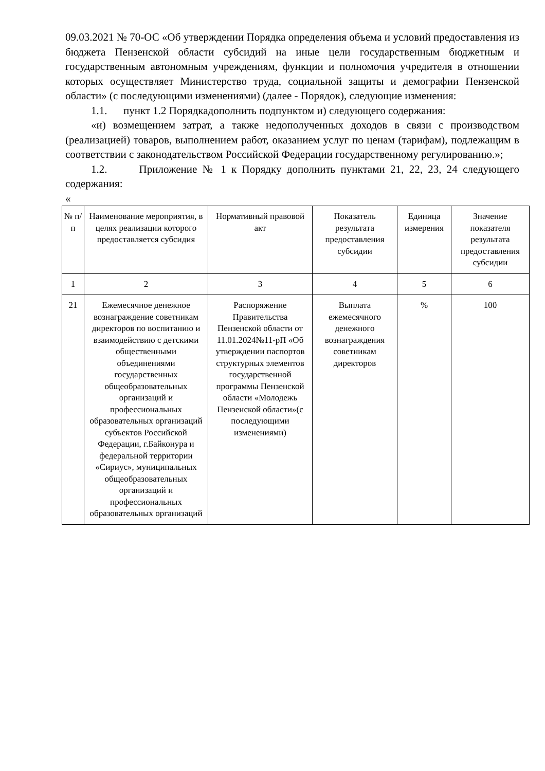09.03.2021 № 70-ОС «Об утверждении Порядка определения объема и условий предоставления из бюджета Пензенской области субсидий на иные цели государственным бюджетным и государственным автономным учреждениям, функции и полномочия учредителя в отношении которых осуществляет Министерство труда, социальной защиты и демографии Пензенской области» (с последующими изменениями) (далее - Порядок), следующие изменения:
1.1. пункт 1.2 Порядкадополнить подпунктом и) следующего содержания:
«и) возмещением затрат, а также недополученных доходов в связи с производством (реализацией) товаров, выполнением работ, оказанием услуг по ценам (тарифам), подлежащим в соответствии с законодательством Российской Федерации государственному регулированию.»;
1.2. Приложение № 1 к Порядку дополнить пунктами 21, 22, 23, 24 следующего содержания:
«
| № п/п | Наименование мероприятия, в целях реализации которого предоставляется субсидия | Нормативный правовой акт | Показатель результата предоставления субсидии | Единица измерения | Значение показателя результата предоставления субсидии |
| --- | --- | --- | --- | --- | --- |
| 1 | 2 | 3 | 4 | 5 | 6 |
| 21 | Ежемесячное денежное вознаграждение советникам директоров по воспитанию и взаимодействию с детскими общественными объединениями государственных общеобразовательных организаций и профессиональных образовательных организаций субъектов Российской Федерации, г.Байконура и федеральной территории «Сириус», муниципальных общеобразовательных организаций и профессиональных образовательных организаций | Распоряжение Правительства Пензенской области от 11.01.2024№11-рП «Об утверждении паспортов структурных элементов государственной программы Пензенской области «Молодежь Пензенской области»(с последующими изменениями) | Выплата ежемесячного денежного вознаграждения советникам директоров | % | 100 |